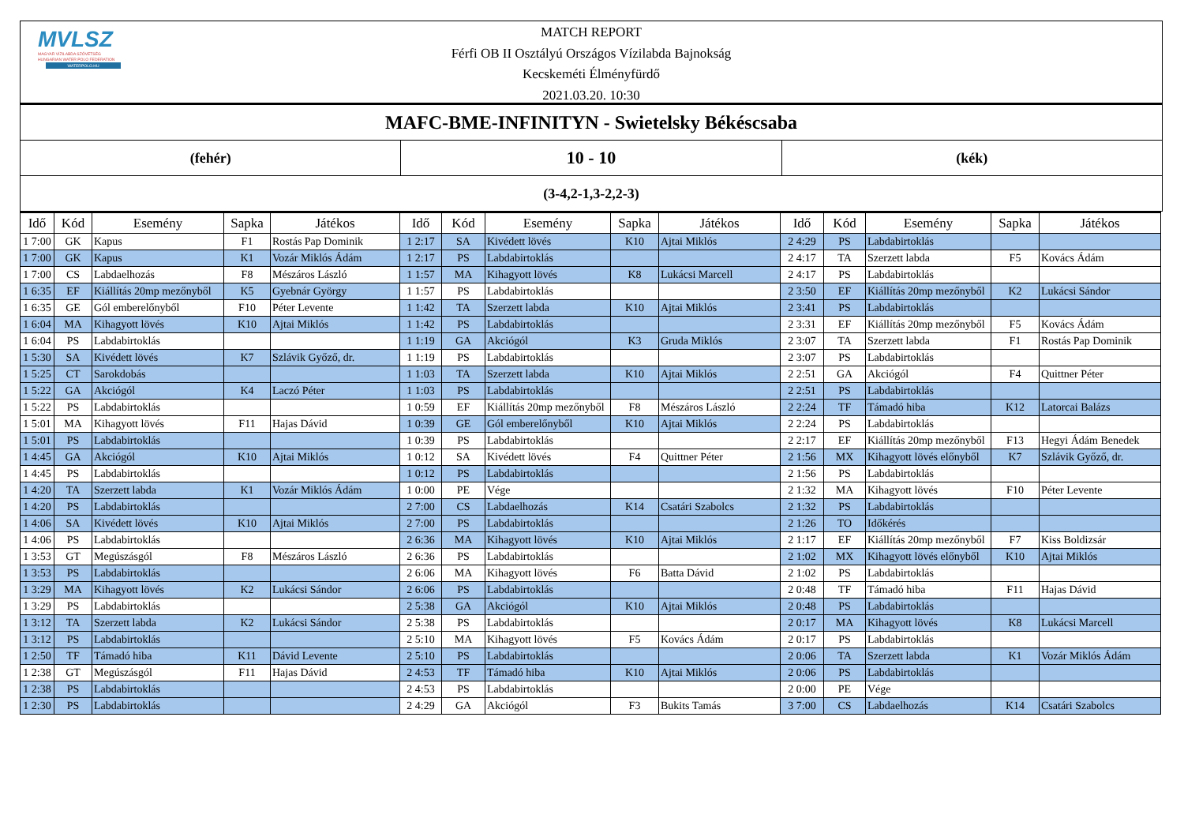MVLSZ
MAGYAR VÍZILABDA SZÖVETSÉG
HUNGARIAN WATER POLO FEDERATION
WATERPOLO.HU
MATCH REPORT
Férfi OB II Osztályú Országos Vízilabda Bajnokság
Kecskeméti Élményfürdő
2021.03.20. 10:30
| MAFC-BME-INFINITYN - Swietelsky Békéscsaba | | |
| (fehér) | 10 - 10 | (kék) |
| (3-4,2-1,3-2,2-3) | | |
| Idő | Kód | Esemény | Sapka | Játékos | Idő | Kód | Esemény | Sapka | Játékos | Idő | Kód | Esemény | Sapka | Játékos |
| --- | --- | --- | --- | --- | --- | --- | --- | --- | --- | --- | --- | --- | --- | --- |
| 1 7:00 | GK | Kapus | F1 | Rostás Pap Dominik | 1 2:17 | SA | Kivédett lövés | K10 | Ajtai Miklós | 2 4:29 | PS | Labdabirtoklás | | |
| 1 7:00 | GK | Kapus | K1 | Vozár Miklós Ádám | 1 2:17 | PS | Labdabirtoklás | | | 2 4:17 | TA | Szerzett labda | F5 | Kovács Ádám |
| 1 7:00 | CS | Labdaelhozás | F8 | Mészáros László | 1 1:57 | MA | Kihagyott lövés | K8 | Lukácsi Marcell | 2 4:17 | PS | Labdabirtoklás | | |
| 1 6:35 | EF | Kiállítás 20mp mezőnyből | K5 | Gyebnár György | 1 1:57 | PS | Labdabirtoklás | | | 2 3:50 | EF | Kiállítás 20mp mezőnyből | K2 | Lukácsi Sándor |
| 1 6:35 | GE | Gól emberelőnyből | F10 | Péter Levente | 1 1:42 | TA | Szerzett labda | K10 | Ajtai Miklós | 2 3:41 | PS | Labdabirtoklás | | |
| 1 6:04 | MA | Kihagyott lövés | K10 | Ajtai Miklós | 1 1:42 | PS | Labdabirtoklás | | | 2 3:31 | EF | Kiállítás 20mp mezőnyből | F5 | Kovács Ádám |
| 1 6:04 | PS | Labdabirtoklás | | | 1 1:19 | GA | Akciógól | K3 | Gruda Miklós | 2 3:07 | TA | Szerzett labda | F1 | Rostás Pap Dominik |
| 1 5:30 | SA | Kivédett lövés | K7 | Szlávik Győző, dr. | 1 1:19 | PS | Labdabirtoklás | | | 2 3:07 | PS | Labdabirtoklás | | |
| 1 5:25 | CT | Sarokdobás | | | 1 1:03 | TA | Szerzett labda | K10 | Ajtai Miklós | 2 2:51 | GA | Akciógól | F4 | Quittner Péter |
| 1 5:22 | GA | Akciógól | K4 | Laczó Péter | 1 1:03 | PS | Labdabirtoklás | | | 2 2:51 | PS | Labdabirtoklás | | |
| 1 5:22 | PS | Labdabirtoklás | | | 1 0:59 | EF | Kiállítás 20mp mezőnyből | F8 | Mészáros László | 2 2:24 | TF | Támadó hiba | K12 | Latorcai Balázs |
| 1 5:01 | MA | Kihagyott lövés | F11 | Hajas Dávid | 1 0:39 | GE | Gól emberelőnyből | K10 | Ajtai Miklós | 2 2:24 | PS | Labdabirtoklás | | |
| 1 5:01 | PS | Labdabirtoklás | | | 1 0:39 | PS | Labdabirtoklás | | | 2 2:17 | EF | Kiállítás 20mp mezőnyből | F13 | Hegyi Ádám Benedek |
| 1 4:45 | GA | Akciógól | K10 | Ajtai Miklós | 1 0:12 | SA | Kivédett lövés | F4 | Quittner Péter | 2 1:56 | MX | Kihagyott lövés előnyből | K7 | Szlávik Győző, dr. |
| 1 4:45 | PS | Labdabirtoklás | | | 1 0:12 | PS | Labdabirtoklás | | | 2 1:56 | PS | Labdabirtoklás | | |
| 1 4:20 | TA | Szerzett labda | K1 | Vozár Miklós Ádám | 1 0:00 | PE | Vége | | | 2 1:32 | MA | Kihagyott lövés | F10 | Péter Levente |
| 1 4:20 | PS | Labdabirtoklás | | | 2 7:00 | CS | Labdaelhozás | K14 | Csatári Szabolcs | 2 1:32 | PS | Labdabirtoklás | | |
| 1 4:06 | SA | Kivédett lövés | K10 | Ajtai Miklós | 2 7:00 | PS | Labdabirtoklás | | | 2 1:26 | TO | Időkérés | | |
| 1 4:06 | PS | Labdabirtoklás | | | 2 6:36 | MA | Kihagyott lövés | K10 | Ajtai Miklós | 2 1:17 | EF | Kiállítás 20mp mezőnyből | F7 | Kiss Boldizsár |
| 1 3:53 | GT | Megúszásgól | F8 | Mészáros László | 2 6:36 | PS | Labdabirtoklás | | | 2 1:02 | MX | Kihagyott lövés előnyből | K10 | Ajtai Miklós |
| 1 3:53 | PS | Labdabirtoklás | | | 2 6:06 | MA | Kihagyott lövés | F6 | Batta Dávid | 2 1:02 | PS | Labdabirtoklás | | |
| 1 3:29 | MA | Kihagyott lövés | K2 | Lukácsi Sándor | 2 6:06 | PS | Labdabirtoklás | | | 2 0:48 | TF | Támadó hiba | F11 | Hajas Dávid |
| 1 3:29 | PS | Labdabirtoklás | | | 2 5:38 | GA | Akciógól | K10 | Ajtai Miklós | 2 0:48 | PS | Labdabirtoklás | | |
| 1 3:12 | TA | Szerzett labda | K2 | Lukácsi Sándor | 2 5:38 | PS | Labdabirtoklás | | | 2 0:17 | MA | Kihagyott lövés | K8 | Lukácsi Marcell |
| 1 3:12 | PS | Labdabirtoklás | | | 2 5:10 | MA | Kihagyott lövés | F5 | Kovács Ádám | 2 0:17 | PS | Labdabirtoklás | | |
| 1 2:50 | TF | Támadó hiba | K11 | Dávid Levente | 2 5:10 | PS | Labdabirtoklás | | | 2 0:06 | TA | Szerzett labda | K1 | Vozár Miklós Ádám |
| 1 2:38 | GT | Megúszásgól | F11 | Hajas Dávid | 2 4:53 | TF | Támadó hiba | K10 | Ajtai Miklós | 2 0:06 | PS | Labdabirtoklás | | |
| 1 2:38 | PS | Labdabirtoklás | | | 2 4:53 | PS | Labdabirtoklás | | | 2 0:00 | PE | Vége | | |
| 1 2:30 | PS | Labdabirtoklás | | | 2 4:29 | GA | Akciógól | F3 | Bukits Tamás | 3 7:00 | CS | Labdaelhozás | K14 | Csatári Szabolcs |